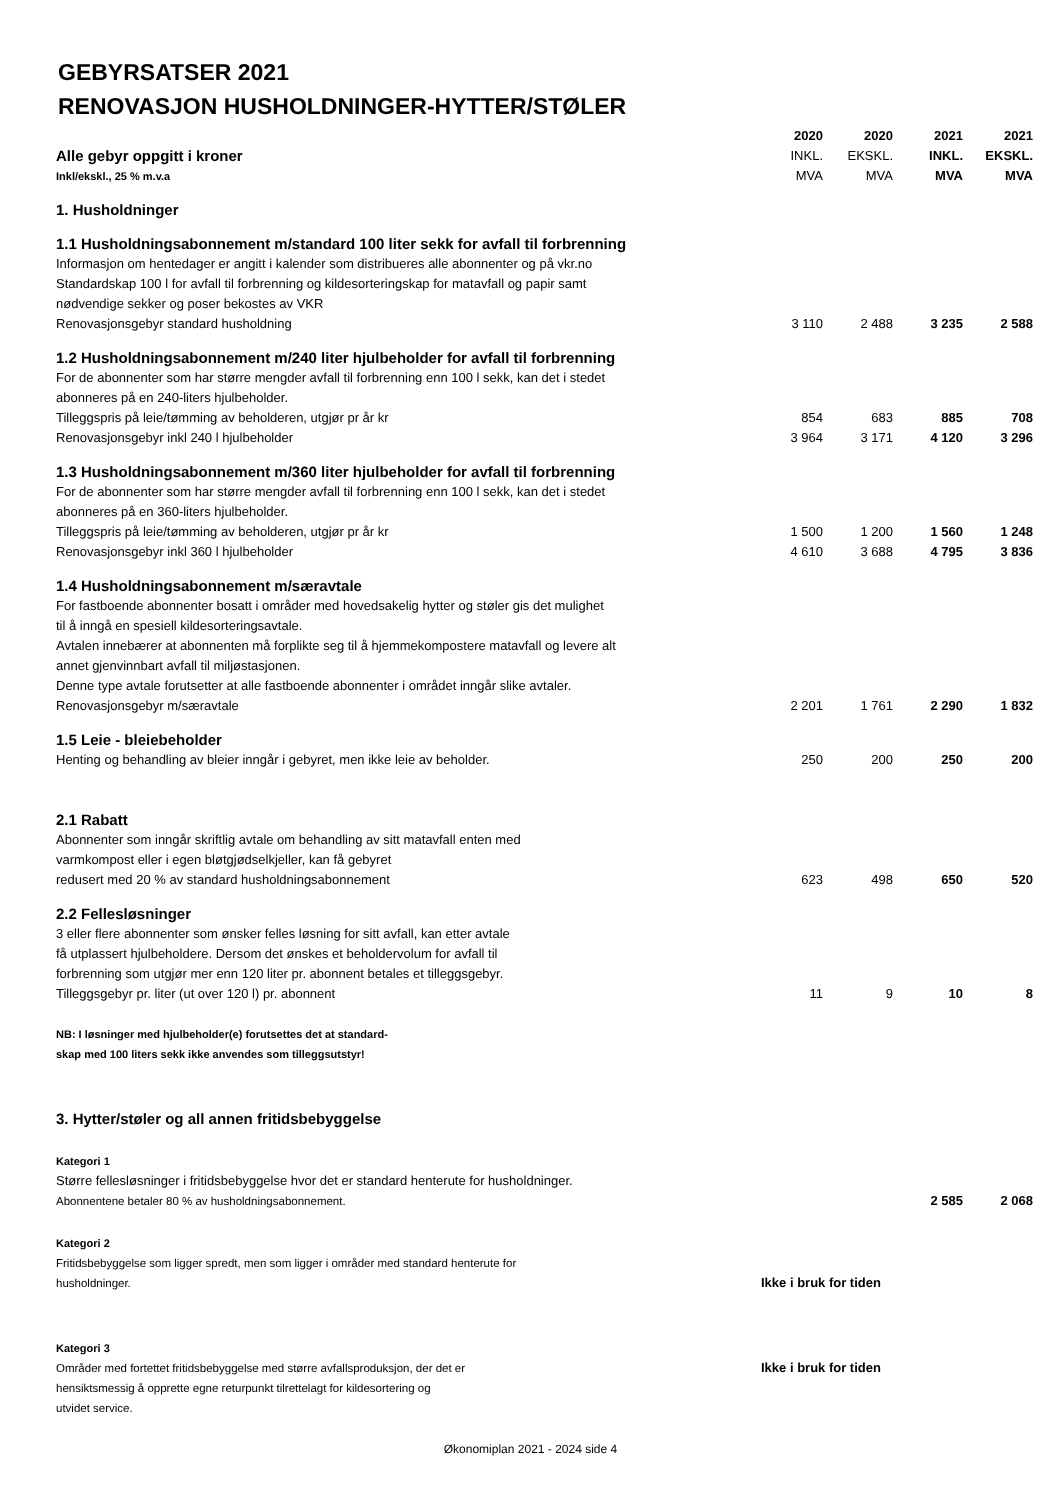GEBYRSATSER 2021
RENOVASJON HUSHOLDNINGER-HYTTER/STØLER
| | 2020 | 2020 | 2021 | 2021 |
| Alle gebyr oppgitt i kroner | INKL. | EKSKL. | INKL. | EKSKL. |
| Inkl/ekskl., 25 % m.v.a | MVA | MVA | MVA | MVA |
| 1. Husholdninger | | | | |
| 1.1 Husholdningsabonnement m/standard 100 liter sekk for avfall til forbrenning | | | | |
| Informasjon om hentedager er angitt i kalender som distribueres alle abonnenter og på vkr.no Standardskap 100 l for avfall til forbrenning og kildesorteringskap for matavfall og papir samt nødvendige sekker og poser bekostes av VKR | | | | |
| Renovasjonsgebyr standard husholdning | 3 110 | 2 488 | 3 235 | 2 588 |
| 1.2 Husholdningsabonnement m/240 liter hjulbeholder for avfall til forbrenning | | | | |
| For de abonnenter som har større mengder avfall til forbrenning enn 100 l sekk, kan det i stedet abonneres på en 240-liters hjulbeholder. | | | | |
| Tilleggspris på leie/tømming av beholderen, utgjør pr år kr | 854 | 683 | 885 | 708 |
| Renovasjonsgebyr inkl 240 l hjulbeholder | 3 964 | 3 171 | 4 120 | 3 296 |
| 1.3 Husholdningsabonnement m/360 liter hjulbeholder for avfall til forbrenning | | | | |
| For de abonnenter som har større mengder avfall til forbrenning enn 100 l sekk, kan det i stedet abonneres på en 360-liters hjulbeholder. | | | | |
| Tilleggspris på leie/tømming av beholderen, utgjør pr år kr | 1 500 | 1 200 | 1 560 | 1 248 |
| Renovasjonsgebyr inkl 360 l hjulbeholder | 4 610 | 3 688 | 4 795 | 3 836 |
| 1.4 Husholdningsabonnement m/særavtale | | | | |
| For fastboende abonnenter bosatt i områder med hovedsakelig hytter og støler gis det mulighet til å inngå en spesiell kildesorteringsavtale. Avtalen innebærer at abonnenten må forplikte seg til å hjemmekompostere matavfall og levere alt annet gjenvinnbart avfall til miljøstasjonen. Denne type avtale forutsetter at alle fastboende abonnenter i området inngår slike avtaler. | | | | |
| Renovasjonsgebyr m/særavtale | 2 201 | 1 761 | 2 290 | 1 832 |
| 1.5 Leie - bleiebeholder | | | | |
| Henting og behandling av bleier inngår i gebyret, men ikke leie av beholder. | 250 | 200 | 250 | 200 |
| 2.1 Rabatt | | | | |
| Abonnenter som inngår skriftlig avtale om behandling av sitt matavfall enten med varmkompost eller i egen bløtgjødselkjeller, kan få gebyret | | | | |
| redusert med 20 % av standard husholdningsabonnement | 623 | 498 | 650 | 520 |
| 2.2 Fellesløsninger | | | | |
| 3 eller flere abonnenter som ønsker felles løsning for sitt avfall, kan etter avtale få utplassert hjulbeholdere. Dersom det ønskes et beholdervolum for avfall til forbrenning som utgjør mer enn 120 liter pr. abonnent betales et tilleggsgebyr. | | | | |
| Tilleggsgebyr pr. liter (ut over 120 l) pr. abonnent | 11 | 9 | 10 | 8 |
| NB: I løsninger med hjulbeholder(e) forutsettes det at standard- skap med 100 liters sekk ikke anvendes som tilleggsutstyr! | | | | |
| 3. Hytter/støler og all annen fritidsbebyggelse | | | | |
| Kategori 1 | | | | |
| Større fellesløsninger i fritidsbebyggelse hvor det er standard henterute for husholdninger. | | | | |
| Abonnentene betaler 80 % av husholdningsabonnement. | | | 2 585 | 2 068 |
| Kategori 2 | | | | |
| Fritidsbebyggelse som ligger spredt, men som ligger i områder med standard henterute for | | | | |
| husholdninger. | Ikke i bruk for tiden | | | |
| Kategori 3 | | | | |
| Områder med fortettet fritidsbebyggelse med større avfallsproduksjon, der det er | Ikke i bruk for tiden | | | |
| hensiktsmessig å opprette egne returpunkt tilrettelagt for kildesortering og utvidet service. | | | | |
Økonomiplan 2021 - 2024 side 4